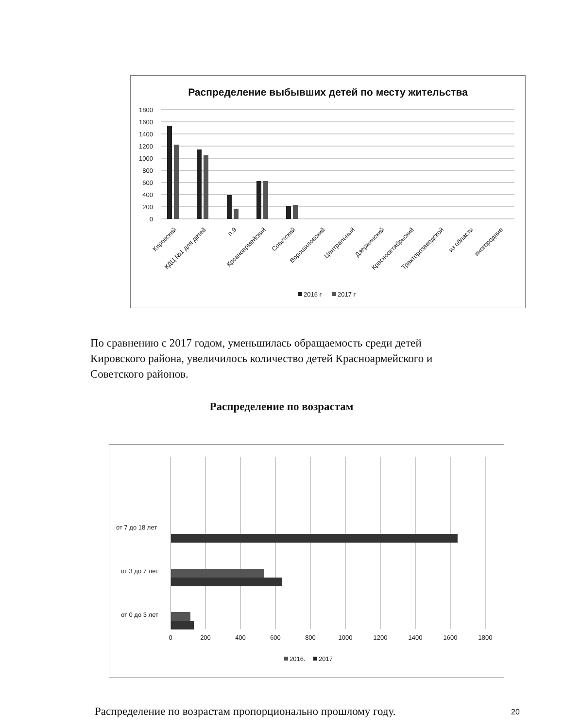Распределение выбывших детей по месту жительства
1800
1600
1400
1200
1000
800
600
400
200
0
Кировский
КДЦ №1 для детей
п.9
Крсаноармейский
Советский
Ворошиловский
Центральный
Дзержинский
Краснооктябрьский
Тракторозаводской
из области
иногородние
2016 г
2017 г
По сравнению с 2017 годом, уменьшилась обращаемость среди детей Кировского района, увеличилось количество детей Красноармейского и Советского районов.
Распределение по возрастам
от 7 до 18 лет
от 3 до 7 лет
от 0 до 3 лет
0
200
400
600
800
1000
1200
1400
1600
1800
2016.
2017
Распределение по возрастам пропорционально прошлому году.
20